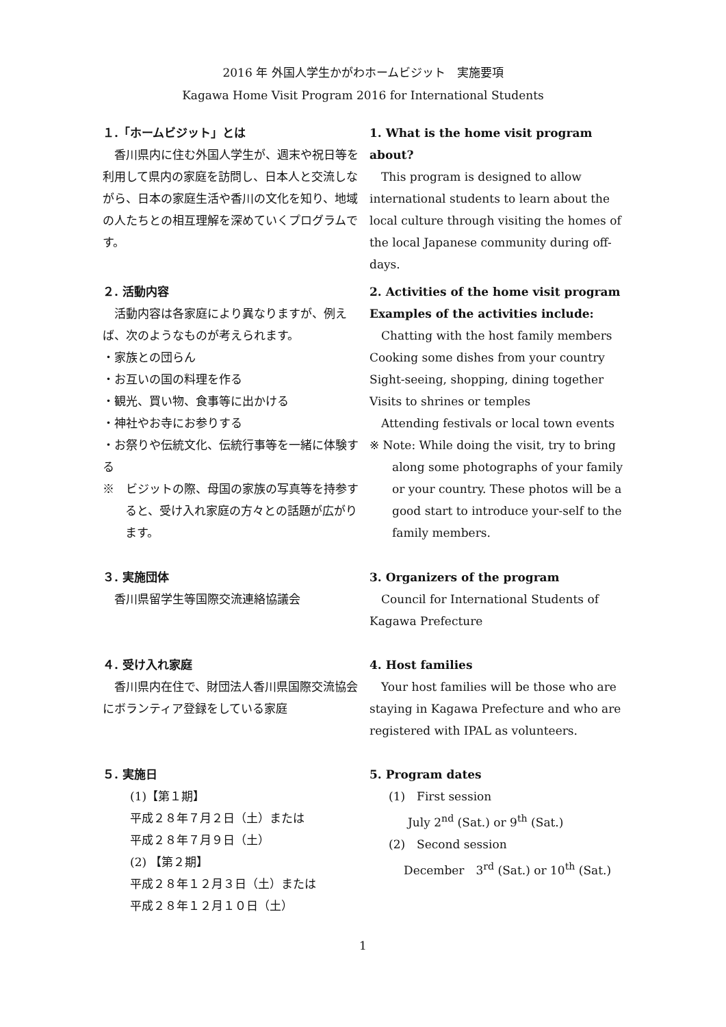2016 年 外国人学生かがわホームビジット　実施要項
Kagawa Home Visit Program 2016 for International Students
１.「ホームビジット」とは
　香川県内に住む外国人学生が、週末や祝日等を利用して県内の家庭を訪問し、日本人と交流しながら、日本の家庭生活や香川の文化を知り、地域の人たちとの相互理解を深めていくプログラムです。
２. 活動内容
　活動内容は各家庭により異なりますが、例えば、次のようなものが考えられます。
・家族との団らん
・お互いの国の料理を作る
・観光、買い物、食事等に出かける
・神社やお寺にお参りする
・お祭りや伝統文化、伝統行事等を一緒に体験する
※　ビジットの際、母国の家族の写真等を持参すると、受け入れ家庭の方々との話題が広がります。
３. 実施団体
　香川県留学生等国際交流連絡協議会
４. 受け入れ家庭
　香川県内在住で、財団法人香川県国際交流協会にボランティア登録をしている家庭
５. 実施日
(1)【第１期】
平成２８年７月２日（土）または
平成２８年７月９日（土）
(2) 【第２期】
平成２８年１２月３日（土）または
平成２８年１２月１０日（土）
1. What is the home visit program about?
　This program is designed to allow international students to learn about the local culture through visiting the homes of the local Japanese community during off-days.
2. Activities of the home visit program
Examples of the activities include:
　Chatting with the host family members
Cooking some dishes from your country
Sight-seeing, shopping, dining together
Visits to shrines or temples
　Attending festivals or local town events
※ Note: While doing the visit, try to bring along some photographs of your family or your country. These photos will be a good start to introduce your-self to the family members.
3. Organizers of the program
　Council for International Students of Kagawa Prefecture
4. Host families
　Your host families will be those who are staying in Kagawa Prefecture and who are registered with IPAL as volunteers.
5. Program dates
(1)　First session
July 2<sup>nd</sup> (Sat.) or 9<sup>th</sup> (Sat.)
(2)　Second session
December　3<sup>rd</sup> (Sat.) or 10<sup>th</sup> (Sat.)
1